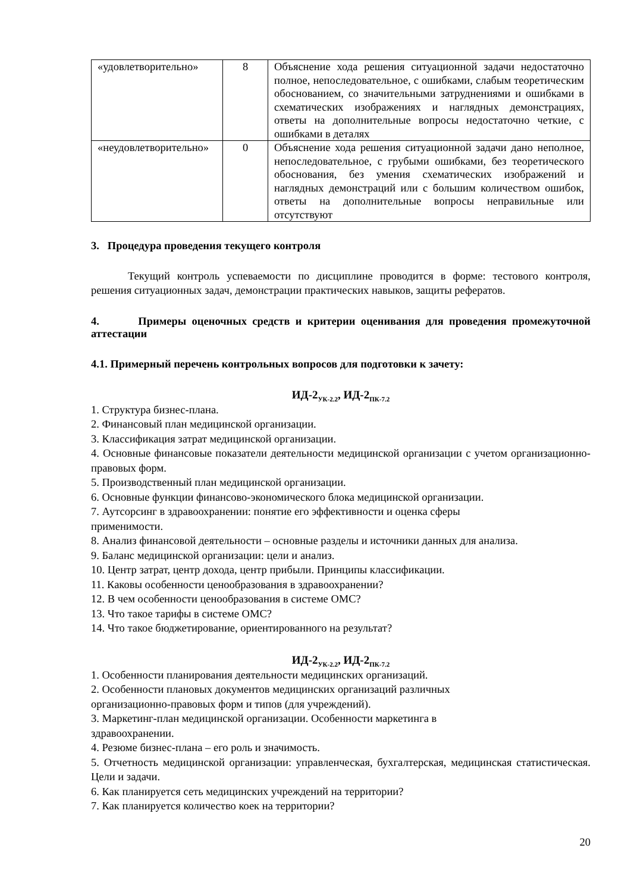| «удовлетворительно» | 8 | Объяснение хода решения ситуационной задачи недостаточно полное, непоследовательное, с ошибками, слабым теоретическим обоснованием, со значительными затруднениями и ошибками в схематических изображениях и наглядных демонстрациях, ответы на дополнительные вопросы недостаточно четкие, с ошибками в деталях |
| «неудовлетворительно» | 0 | Объяснение хода решения ситуационной задачи дано неполное, непоследовательное, с грубыми ошибками, без теоретического обоснования, без умения схематических изображений и наглядных демонстраций или с большим количеством ошибок, ответы на дополнительные вопросы неправильные или отсутствуют |
3. Процедура проведения текущего контроля
Текущий контроль успеваемости по дисциплине проводится в форме: тестового контроля, решения ситуационных задач, демонстрации практических навыков, защиты рефератов.
4. Примеры оценочных средств и критерии оценивания для проведения промежуточной аттестации
4.1. Примерный перечень контрольных вопросов для подготовки к зачету:
ИД-2<sub>УК-2.2</sub>, ИД-2<sub>ПК-7.2</sub>
1. Структура бизнес-плана.
2. Финансовый план медицинской организации.
3. Классификация затрат медицинской организации.
4. Основные финансовые показатели деятельности медицинской организации с учетом организационно-правовых форм.
5. Производственный план медицинской организации.
6. Основные функции финансово-экономического блока медицинской организации.
7. Аутсорсинг в здравоохранении: понятие его эффективности и оценка сферы
применимости.
8. Анализ финансовой деятельности – основные разделы и источники данных для анализа.
9. Баланс медицинской организации: цели и анализ.
10. Центр затрат, центр дохода, центр прибыли. Принципы классификации.
11. Каковы особенности ценообразования в здравоохранении?
12. В чем особенности ценообразования в системе ОМС?
13. Что такое тарифы в системе ОМС?
14. Что такое бюджетирование, ориентированного на результат?
ИД-2<sub>УК-2.2</sub>, ИД-2<sub>ПК-7.2</sub>
1. Особенности планирования деятельности медицинских организаций.
2. Особенности плановых документов медицинских организаций различных
организационно-правовых форм и типов (для учреждений).
3. Маркетинг-план медицинской организации. Особенности маркетинга в
здравоохранении.
4. Резюме бизнес-плана – его роль и значимость.
5. Отчетность медицинской организации: управленческая, бухгалтерская, медицинская статистическая. Цели и задачи.
6. Как планируется сеть медицинских учреждений на территории?
7. Как планируется количество коек на территории?
20